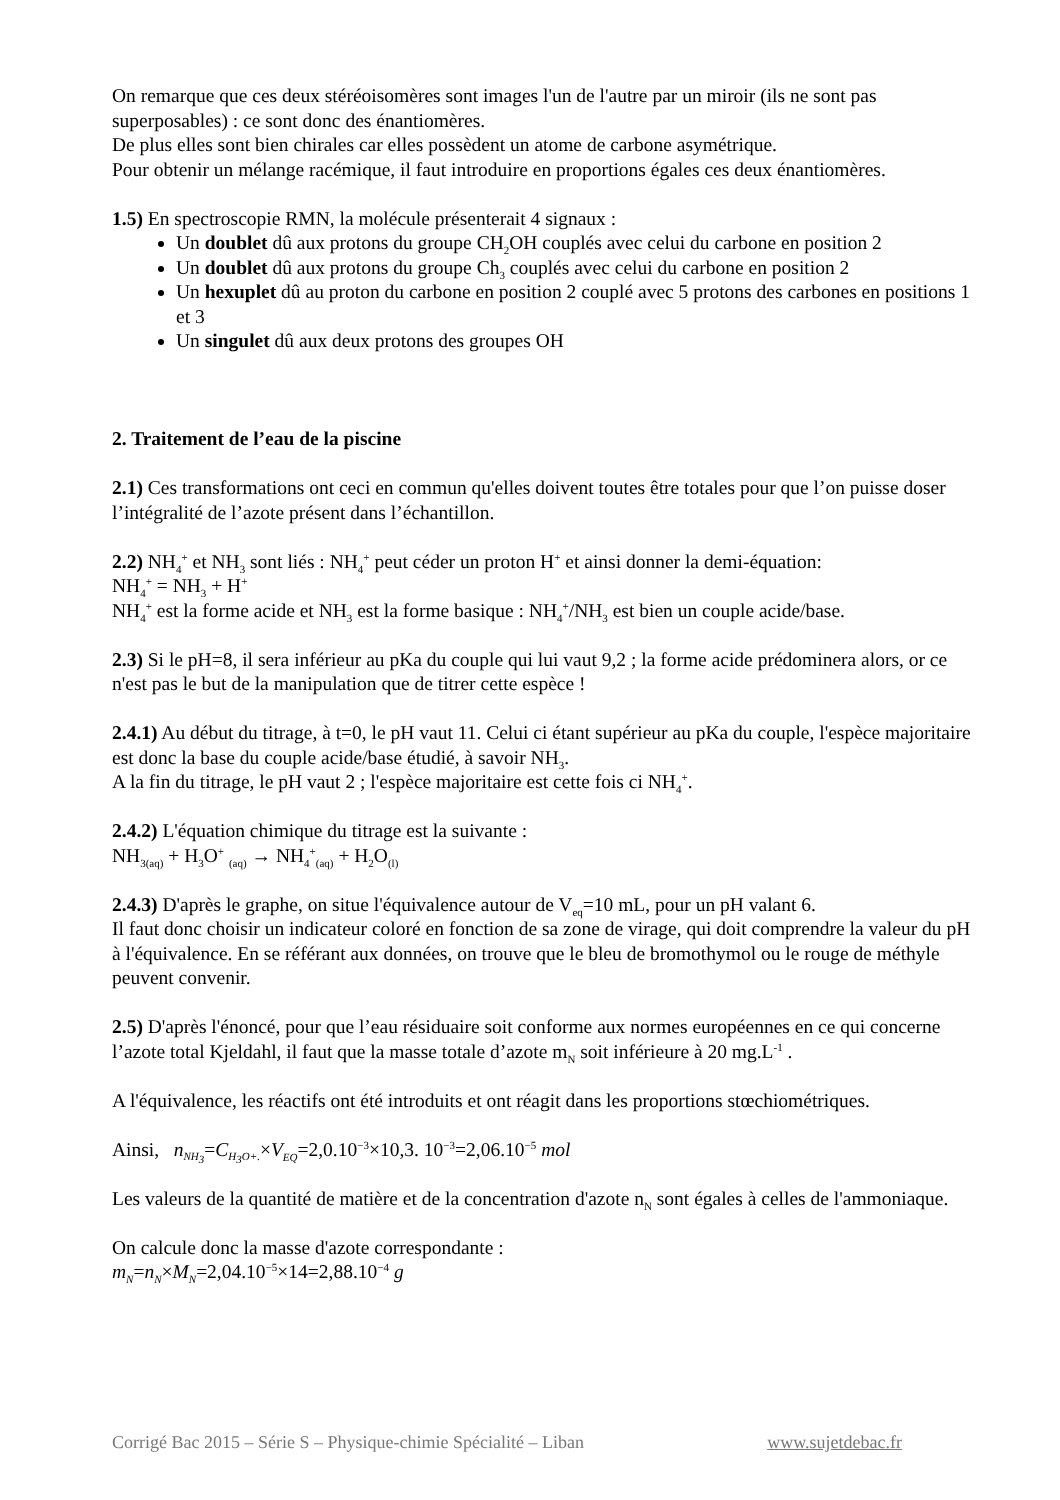On remarque que ces deux stéréoisomères sont images l'un de l'autre par un miroir (ils ne sont pas superposables) : ce sont donc des énantiomères.
De plus elles sont bien chirales car elles possèdent un atome de carbone asymétrique.
Pour obtenir un mélange racémique, il faut introduire en proportions égales ces deux énantiomères.
1.5) En spectroscopie RMN, la molécule présenterait 4 signaux :
Un doublet dû aux protons du groupe CH<sub>2</sub>OH couplés avec celui du carbone en position 2
Un doublet dû aux protons du groupe Ch<sub>3</sub> couplés avec celui du carbone en position 2
Un hexuplet dû au proton du carbone en position 2 couplé avec 5 protons des carbones en positions 1 et 3
Un singulet dû aux deux protons des groupes OH
2. Traitement de l’eau de la piscine
2.1) Ces transformations ont ceci en commun qu'elles doivent toutes être totales pour que l’on puisse doser l’intégralité de l’azote présent dans l’échantillon.
2.2) NH<sub>4</sub><sup>+</sup> et NH<sub>3</sub> sont liés : NH<sub>4</sub><sup>+</sup> peut céder un proton H<sup>+</sup> et ainsi donner la demi-équation:
NH<sub>4</sub><sup>+</sup> = NH<sub>3</sub> + H<sup>+</sup>
NH<sub>4</sub><sup>+</sup> est la forme acide et NH<sub>3</sub> est la forme basique : NH<sub>4</sub><sup>+</sup>/NH<sub>3</sub> est bien un couple acide/base.
2.3) Si le pH=8, il sera inférieur au pKa du couple qui lui vaut 9,2 ; la forme acide prédominera alors, or ce n'est pas le but de la manipulation que de titrer cette espèce !
2.4.1) Au début du titrage, à t=0, le pH vaut 11. Celui ci étant supérieur au pKa du couple, l'espèce majoritaire est donc la base du couple acide/base étudié, à savoir NH<sub>3</sub>.
A la fin du titrage, le pH vaut 2 ; l'espèce majoritaire est cette fois ci NH<sub>4</sub><sup>+</sup>.
2.4.2) L'équation chimique du titrage est la suivante :
NH<sub>3(aq)</sub> + H<sub>3</sub>O<sup>+</sup> <sub>(aq)</sub> → NH<sub>4</sub><sup>+</sup><sub>(aq)</sub> + H<sub>2</sub>O<sub>(l)</sub>
2.4.3) D'après le graphe, on situe l'équivalence autour de V<sub>eq</sub>=10 mL, pour un pH valant 6.
Il faut donc choisir un indicateur coloré en fonction de sa zone de virage, qui doit comprendre la valeur du pH à l'équivalence. En se référant aux données, on trouve que le bleu de bromothymol ou le rouge de méthyle peuvent convenir.
2.5) D'après l'énoncé, pour que l’eau résiduaire soit conforme aux normes européennes en ce qui concerne l’azote total Kjeldahl, il faut que la masse totale d’azote m<sub>N</sub> soit inférieure à 20 mg.L<sup>-1</sup> .
A l'équivalence, les réactifs ont été introduits et ont réagit dans les proportions stœchiométriques.
Ainsi, n<sub>NH<sub>3</sub></sub>=C<sub>H<sub>3</sub>O+.</sub>×V<sub>EQ</sub>=2,0.10<sup>−3</sup>×10,3. 10<sup>−3</sup>=2,06.10<sup>−5</sup> mol
Les valeurs de la quantité de matière et de la concentration d'azote n<sub>N</sub> sont égales à celles de l'ammoniaque.
On calcule donc la masse d'azote correspondante :
m<sub>N</sub>=n<sub>N</sub>×M<sub>N</sub>=2,04.10<sup>−5</sup>×14=2,88.10<sup>−4</sup> g
Corrigé Bac 2015 – Série S – Physique-chimie Spécialité – Liban www.sujetdebac.fr